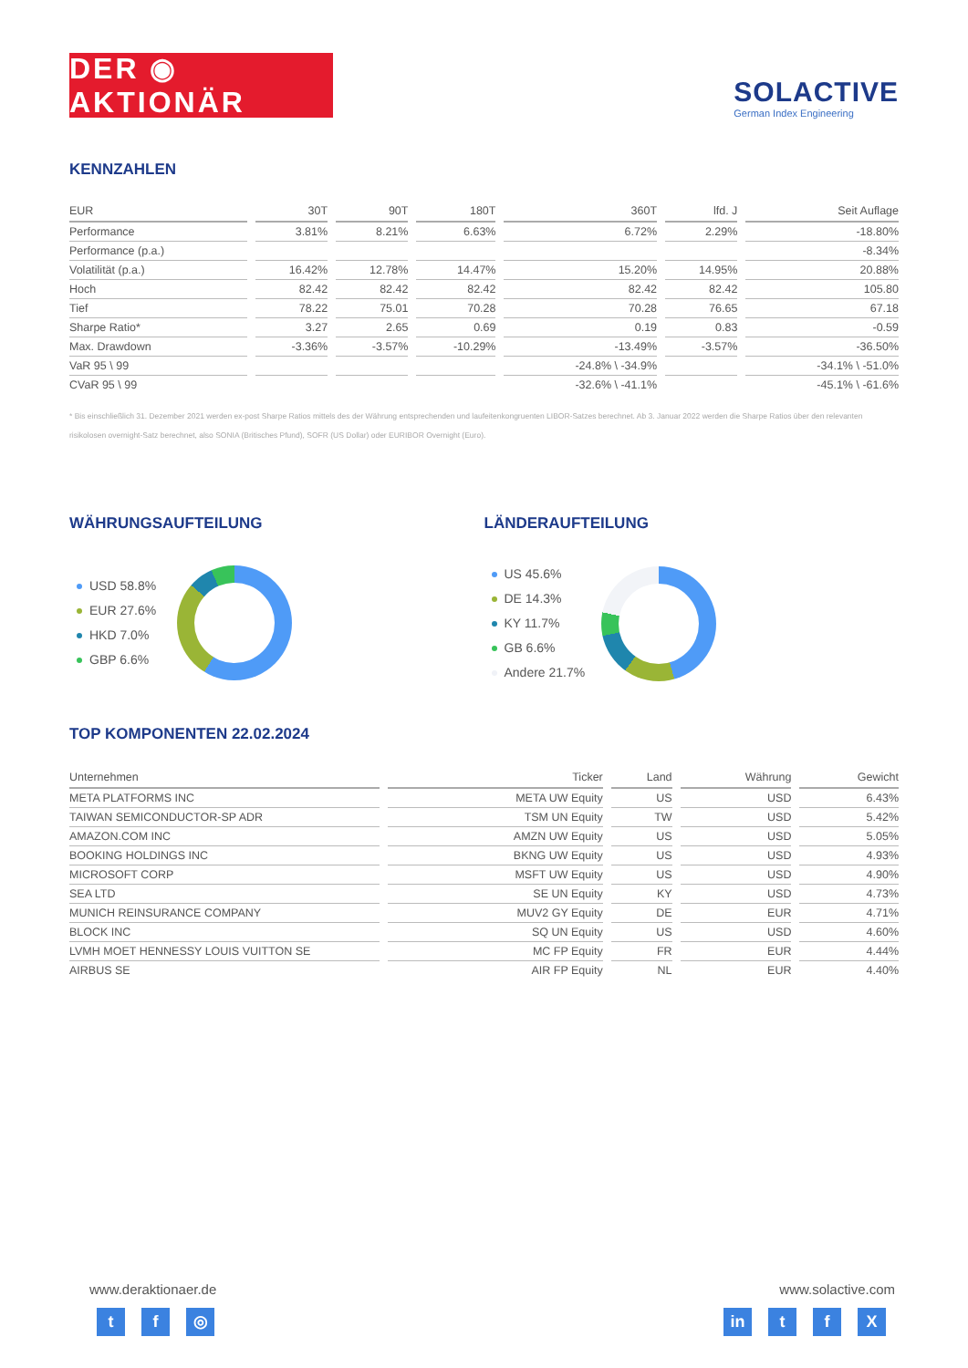DER ◉ AKTIONÄR
SOLACTIVE
German Index Engineering
KENNZAHLEN
| EUR | 30T | 90T | 180T | 360T | lfd. J | Seit Auflage |
| --- | --- | --- | --- | --- | --- | --- |
| Performance | 3.81% | 8.21% | 6.63% | 6.72% | 2.29% | -18.80% |
| Performance (p.a.) | | | | | | -8.34% |
| Volatilität (p.a.) | 16.42% | 12.78% | 14.47% | 15.20% | 14.95% | 20.88% |
| Hoch | 82.42 | 82.42 | 82.42 | 82.42 | 82.42 | 105.80 |
| Tief | 78.22 | 75.01 | 70.28 | 70.28 | 76.65 | 67.18 |
| Sharpe Ratio* | 3.27 | 2.65 | 0.69 | 0.19 | 0.83 | -0.59 |
| Max. Drawdown | -3.36% | -3.57% | -10.29% | -13.49% | -3.57% | -36.50% |
| VaR 95 \ 99 | | | | -24.8% \ -34.9% | | -34.1% \ -51.0% |
| CVaR 95 \ 99 | | | | -32.6% \ -41.1% | | -45.1% \ -61.6% |
* Bis einschließlich 31. Dezember 2021 werden ex-post Sharpe Ratios mittels des der Währung entsprechenden und laufeitenkongruenten LIBOR-Satzes berechnet. Ab 3. Januar 2022 werden die Sharpe Ratios über den relevanten risikolosen overnight-Satz berechnet, also SONIA (Britisches Pfund), SOFR (US Dollar) oder EURIBOR Overnight (Euro).
WÄHRUNGSAUFTEILUNG
USD 58.8%
EUR 27.6%
HKD 7.0%
GBP 6.6%
LÄNDERAUFTEILUNG
US 45.6%
DE 14.3%
KY 11.7%
GB 6.6%
Andere 21.7%
TOP KOMPONENTEN 22.02.2024
| Unternehmen | Ticker | Land | Währung | Gewicht |
| --- | --- | --- | --- | --- |
| META PLATFORMS INC | META UW Equity | US | USD | 6.43% |
| TAIWAN SEMICONDUCTOR-SP ADR | TSM UN Equity | TW | USD | 5.42% |
| AMAZON.COM INC | AMZN UW Equity | US | USD | 5.05% |
| BOOKING HOLDINGS INC | BKNG UW Equity | US | USD | 4.93% |
| MICROSOFT CORP | MSFT UW Equity | US | USD | 4.90% |
| SEA LTD | SE UN Equity | KY | USD | 4.73% |
| MUNICH REINSURANCE COMPANY | MUV2 GY Equity | DE | EUR | 4.71% |
| BLOCK INC | SQ UN Equity | US | USD | 4.60% |
| LVMH MOET HENNESSY LOUIS VUITTON SE | MC FP Equity | FR | EUR | 4.44% |
| AIRBUS SE | AIR FP Equity | NL | EUR | 4.40% |
www.deraktionaer.de
tf ◎
www.solactive.com
in t f X